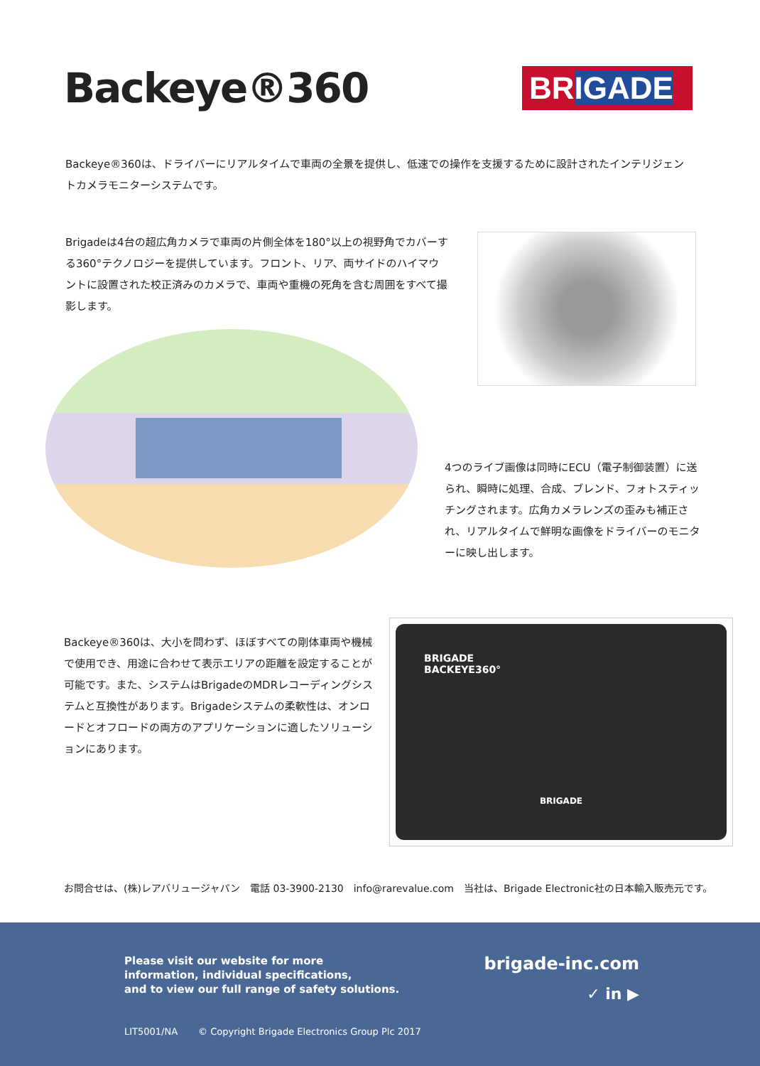Backeye®360
BRIGADE
Backeye®360は、ドライバーにリアルタイムで車両の全景を提供し、低速での操作を支援するために設計されたインテリジェントカメラモニターシステムです。
Brigadeは4台の超広角カメラで車両の片側全体を180°以上の視野角でカバーする360°テクノロジーを提供しています。フロント、リア、両サイドのハイマウントに設置された校正済みのカメラで、車両や重機の死角を含む周囲をすべて撮影します。
4つのライブ画像は同時にECU（電子制御装置）に送られ、瞬時に処理、合成、ブレンド、フォトスティッチングされます。広角カメラレンズの歪みも補正され、リアルタイムで鮮明な画像をドライバーのモニターに映し出します。
Backeye®360は、大小を問わず、ほぼすべての剛体車両や機械で使用でき、用途に合わせて表示エリアの距離を設定することが可能です。また、システムはBrigadeのMDRレコーディングシステムと互換性があります。Brigadeシステムの柔軟性は、オンロードとオフロードの両方のアプリケーションに適したソリューションにあります。
BRIGADE
BACKEYE360°
BRIGADE
お問合せは、(株)レアバリュージャパン　電話 03-3900-2130　info@rarevalue.com　当社は、Brigade Electronic社の日本輸入販売元です。
Please visit our website for more
information, individual specifications,
and to view our full range of safety solutions.
brigade-inc.com
✓ in ▶
LIT5001/NA © Copyright Brigade Electronics Group Plc 2017